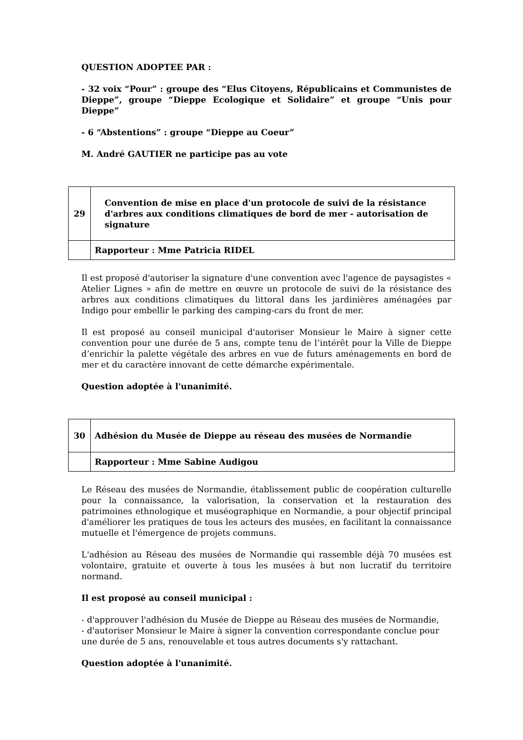QUESTION ADOPTEE PAR :
- 32 voix “Pour” : groupe des “Elus Citoyens, Républicains et Communistes de Dieppe”, groupe “Dieppe Ecologique et Solidaire” et groupe “Unis pour Dieppe”
- 6 “Abstentions” : groupe “Dieppe au Coeur”
M. André GAUTIER ne participe pas au vote
| 29 | Convention de mise en place d'un protocole de suivi de la résistance d'arbres aux conditions climatiques de bord de mer - autorisation de signature |
| | Rapporteur : Mme Patricia RIDEL |
Il est proposé d'autoriser la signature d'une convention avec l'agence de paysagistes « Atelier Lignes » afin de mettre en œuvre un protocole de suivi de la résistance des arbres aux conditions climatiques du littoral dans les jardinières aménagées par Indigo pour embellir le parking des camping-cars du front de mer.
Il est proposé au conseil municipal d'autoriser Monsieur le Maire à signer cette convention pour une durée de 5 ans, compte tenu de l’intérêt pour la Ville de Dieppe d’enrichir la palette végétale des arbres en vue de futurs aménagements en bord de mer et du caractère innovant de cette démarche expérimentale.
Question adoptée à l'unanimité.
| 30 | Adhésion du Musée de Dieppe au réseau des musées de Normandie |
| | Rapporteur : Mme Sabine Audigou |
Le Réseau des musées de Normandie, établissement public de coopération culturelle pour la connaissance, la valorisation, la conservation et la restauration des patrimoines ethnologique et muséographique en Normandie, a pour objectif principal d'améliorer les pratiques de tous les acteurs des musées, en facilitant la connaissance mutuelle et l'émergence de projets communs.
L'adhésion au Réseau des musées de Normandie qui rassemble déjà 70 musées est volontaire, gratuite et ouverte à tous les musées à but non lucratif du territoire normand.
Il est proposé au conseil municipal :
- d'approuver l'adhésion du Musée de Dieppe au Réseau des musées de Normandie,
- d'autoriser Monsieur le Maire à signer la convention correspondante conclue pour une durée de 5 ans, renouvelable et tous autres documents s'y rattachant.
Question adoptée à l'unanimité.